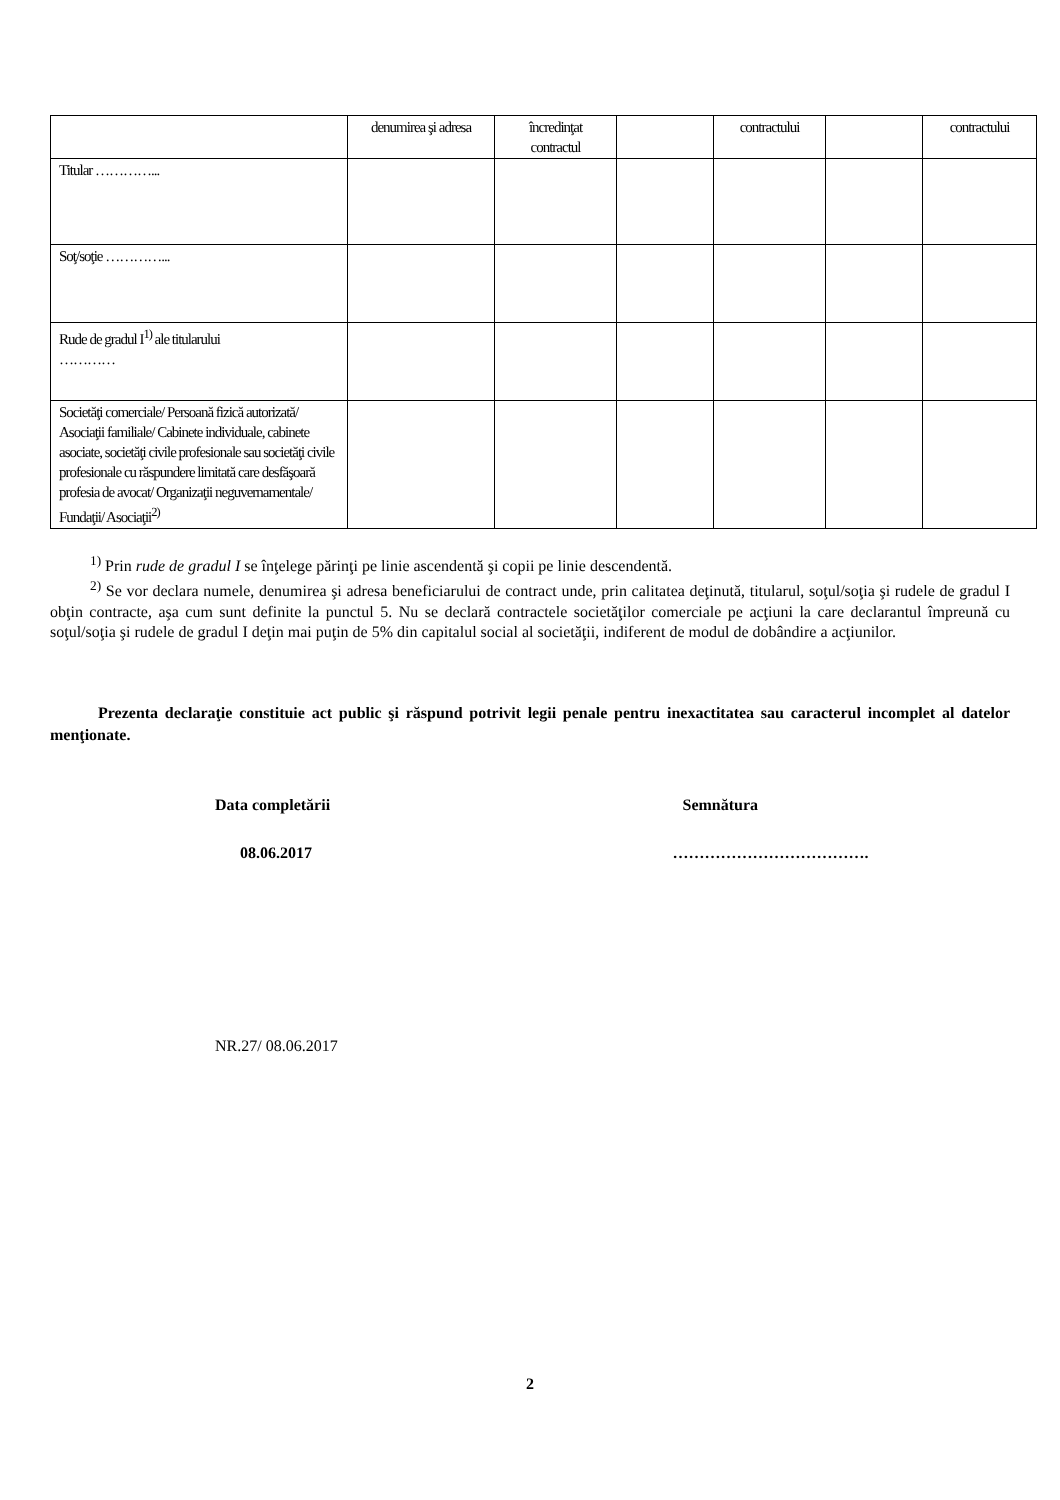| | denumirea şi adresa | încredinţat contractul | | contractului | | contractului |
| Titular …………... | | | | | | |
| Soţ/soţie …………... | | | | | | |
| Rude de gradul I<sup>1)</sup> ale titularului ………… | | | | | | |
| Societăţi comerciale/ Persoană fizică autorizată/ Asociaţii familiale/ Cabinete individuale, cabinete asociate, societăţi civile profesionale sau societăţi civile profesionale cu răspundere limitată care desfăşoară profesia de avocat/ Organizaţii neguvernamentale/ Fundaţii/ Asociaţii<sup>2)</sup> | | | | | | |
<sup>1)</sup> Prin rude de gradul I se înţelege părinţi pe linie ascendentă şi copii pe linie descendentă.
<sup>2)</sup> Se vor declara numele, denumirea şi adresa beneficiarului de contract unde, prin calitatea deţinută, titularul, soţul/soţia şi rudele de gradul I obţin contracte, aşa cum sunt definite la punctul 5. Nu se declară contractele societăţilor comerciale pe acţiuni la care declarantul împreună cu soţul/soţia şi rudele de gradul I deţin mai puţin de 5% din capitalul social al societăţii, indiferent de modul de dobândire a acţiunilor.
Prezenta declaraţie constituie act public şi răspund potrivit legii penale pentru inexactitatea sau caracterul incomplet al datelor menţionate.
Data completării Semnătura
08.06.2017 ……………………………….
NR.27/ 08.06.2017
2